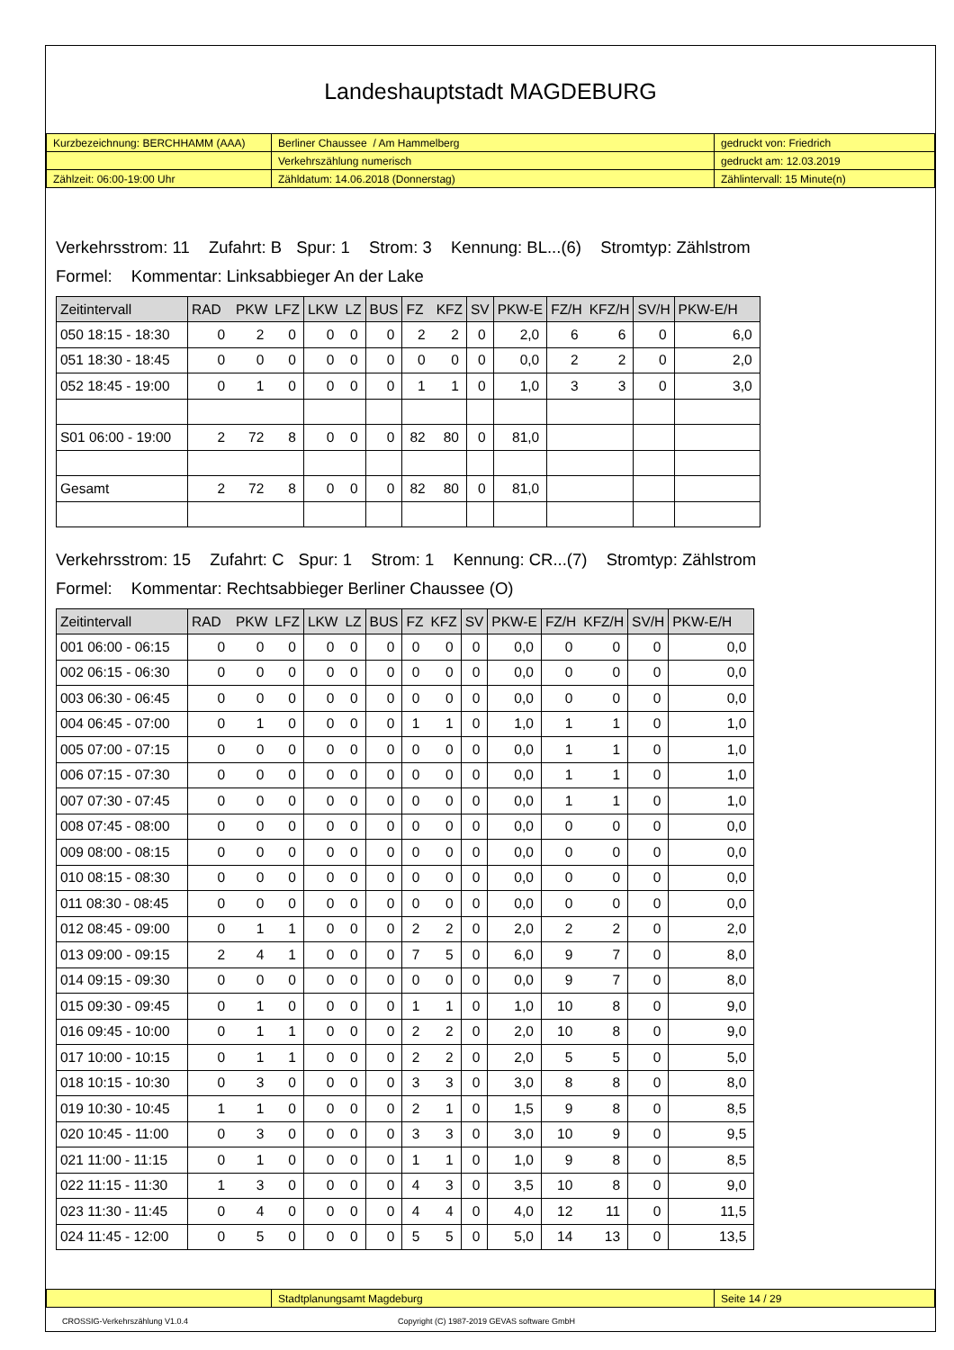Landeshauptstadt MAGDEBURG
| Kurzbezeichnung: BERCHHAMM (AAA) | Berliner Chaussee / Am Hammelberg | gedruckt von: Friedrich |
| | Verkehrszählung numerisch | gedruckt am: 12.03.2019 |
| Zählzeit: 06:00-19:00 Uhr | Zähldatum: 14.06.2018 (Donnerstag) | Zählintervall: 15 Minute(n) |
Verkehrsstrom: 11 Zufahrt: B Spur: 1 Strom: 3 Kennung: BL...(6) Stromtyp: Zählstrom
Formel: Kommentar: Linksabbieger An der Lake
| Zeitintervall | RAD | PKW | LFZ | LKW | LZ | BUS | FZ | KFZ | SV | PKW-E | FZ/H | KFZ/H | SV/H | PKW-E/H |
| --- | --- | --- | --- | --- | --- | --- | --- | --- | --- | --- | --- | --- | --- | --- |
| 050 18:15 - 18:30 | 0 | 2 | 0 | 0 | 0 | 0 | 2 | 2 | 0 | 2,0 | 6 | 6 | 0 | 6,0 |
| 051 18:30 - 18:45 | 0 | 0 | 0 | 0 | 0 | 0 | 0 | 0 | 0 | 0,0 | 2 | 2 | 0 | 2,0 |
| 052 18:45 - 19:00 | 0 | 1 | 0 | 0 | 0 | 0 | 1 | 1 | 0 | 1,0 | 3 | 3 | 0 | 3,0 |
| S01 06:00 - 19:00 | 2 | 72 | 8 | 0 | 0 | 0 | 82 | 80 | 0 | 81,0 | | | | |
| Gesamt | 2 | 72 | 8 | 0 | 0 | 0 | 82 | 80 | 0 | 81,0 | | | | |
Verkehrsstrom: 15 Zufahrt: C Spur: 1 Strom: 1 Kennung: CR...(7) Stromtyp: Zählstrom
Formel: Kommentar: Rechtsabbieger Berliner Chaussee (O)
| Zeitintervall | RAD | PKW | LFZ | LKW | LZ | BUS | FZ | KFZ | SV | PKW-E | FZ/H | KFZ/H | SV/H | PKW-E/H |
| --- | --- | --- | --- | --- | --- | --- | --- | --- | --- | --- | --- | --- | --- | --- |
| 001 06:00 - 06:15 | 0 | 0 | 0 | 0 | 0 | 0 | 0 | 0 | 0 | 0,0 | 0 | 0 | 0 | 0,0 |
| 002 06:15 - 06:30 | 0 | 0 | 0 | 0 | 0 | 0 | 0 | 0 | 0 | 0,0 | 0 | 0 | 0 | 0,0 |
| 003 06:30 - 06:45 | 0 | 0 | 0 | 0 | 0 | 0 | 0 | 0 | 0 | 0,0 | 0 | 0 | 0 | 0,0 |
| 004 06:45 - 07:00 | 0 | 1 | 0 | 0 | 0 | 0 | 1 | 1 | 0 | 1,0 | 1 | 1 | 0 | 1,0 |
| 005 07:00 - 07:15 | 0 | 0 | 0 | 0 | 0 | 0 | 0 | 0 | 0 | 0,0 | 1 | 1 | 0 | 1,0 |
| 006 07:15 - 07:30 | 0 | 0 | 0 | 0 | 0 | 0 | 0 | 0 | 0 | 0,0 | 1 | 1 | 0 | 1,0 |
| 007 07:30 - 07:45 | 0 | 0 | 0 | 0 | 0 | 0 | 0 | 0 | 0 | 0,0 | 1 | 1 | 0 | 1,0 |
| 008 07:45 - 08:00 | 0 | 0 | 0 | 0 | 0 | 0 | 0 | 0 | 0 | 0,0 | 0 | 0 | 0 | 0,0 |
| 009 08:00 - 08:15 | 0 | 0 | 0 | 0 | 0 | 0 | 0 | 0 | 0 | 0,0 | 0 | 0 | 0 | 0,0 |
| 010 08:15 - 08:30 | 0 | 0 | 0 | 0 | 0 | 0 | 0 | 0 | 0 | 0,0 | 0 | 0 | 0 | 0,0 |
| 011 08:30 - 08:45 | 0 | 0 | 0 | 0 | 0 | 0 | 0 | 0 | 0 | 0,0 | 0 | 0 | 0 | 0,0 |
| 012 08:45 - 09:00 | 0 | 1 | 1 | 0 | 0 | 0 | 2 | 2 | 0 | 2,0 | 2 | 2 | 0 | 2,0 |
| 013 09:00 - 09:15 | 2 | 4 | 1 | 0 | 0 | 0 | 7 | 5 | 0 | 6,0 | 9 | 7 | 0 | 8,0 |
| 014 09:15 - 09:30 | 0 | 0 | 0 | 0 | 0 | 0 | 0 | 0 | 0 | 0,0 | 9 | 7 | 0 | 8,0 |
| 015 09:30 - 09:45 | 0 | 1 | 0 | 0 | 0 | 0 | 1 | 1 | 0 | 1,0 | 10 | 8 | 0 | 9,0 |
| 016 09:45 - 10:00 | 0 | 1 | 1 | 0 | 0 | 0 | 2 | 2 | 0 | 2,0 | 10 | 8 | 0 | 9,0 |
| 017 10:00 - 10:15 | 0 | 1 | 1 | 0 | 0 | 0 | 2 | 2 | 0 | 2,0 | 5 | 5 | 0 | 5,0 |
| 018 10:15 - 10:30 | 0 | 3 | 0 | 0 | 0 | 0 | 3 | 3 | 0 | 3,0 | 8 | 8 | 0 | 8,0 |
| 019 10:30 - 10:45 | 1 | 1 | 0 | 0 | 0 | 0 | 2 | 1 | 0 | 1,5 | 9 | 8 | 0 | 8,5 |
| 020 10:45 - 11:00 | 0 | 3 | 0 | 0 | 0 | 0 | 3 | 3 | 0 | 3,0 | 10 | 9 | 0 | 9,5 |
| 021 11:00 - 11:15 | 0 | 1 | 0 | 0 | 0 | 0 | 1 | 1 | 0 | 1,0 | 9 | 8 | 0 | 8,5 |
| 022 11:15 - 11:30 | 1 | 3 | 0 | 0 | 0 | 0 | 4 | 3 | 0 | 3,5 | 10 | 8 | 0 | 9,0 |
| 023 11:30 - 11:45 | 0 | 4 | 0 | 0 | 0 | 0 | 4 | 4 | 0 | 4,0 | 12 | 11 | 0 | 11,5 |
| 024 11:45 - 12:00 | 0 | 5 | 0 | 0 | 0 | 0 | 5 | 5 | 0 | 5,0 | 14 | 13 | 0 | 13,5 |
| | Stadtplanungsamt Magdeburg | Seite 14 / 29 |
CROSSIG-Verkehrszählung V1.0.4
Copyright (C) 1987-2019 GEVAS software GmbH